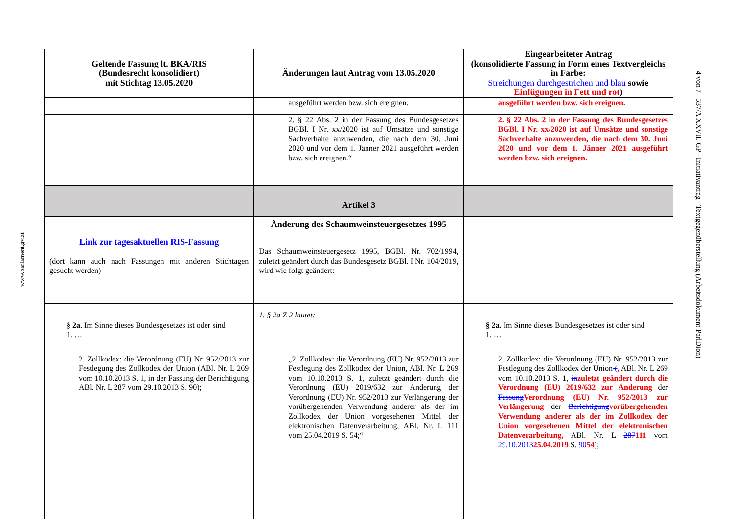www.parlament.gv.at
| Geltende Fassung lt. BKA/RIS (Bundesrecht konsolidiert) mit Stichtag 13.05.2020 | Änderungen laut Antrag vom 13.05.2020 | Eingearbeiteter Antrag (konsolidierte Fassung in Form eines Textvergleichs in Farbe: Streichungen durchgestrichen und blau sowie Einfügungen in Fett und rot ) |
| --- | --- | --- |
| | ausgeführt werden bzw. sich ereignen. | ausgeführt werden bzw. sich ereignen. |
| | 2. § 22 Abs. 2 in der Fassung des Bundesgesetzes BGBl. I Nr. xx/2020 ist auf Umsätze und sonstige Sachverhalte anzuwenden, die nach dem 30. Juni 2020 und vor dem 1. Jänner 2021 ausgeführt werden bzw. sich ereignen.“ | 2. § 22 Abs. 2 in der Fassung des Bundesgesetzes BGBl. I Nr. xx/2020 ist auf Umsätze und sonstige Sachverhalte anzuwenden, die nach dem 30. Juni 2020 und vor dem 1. Jänner 2021 ausgeführt werden bzw. sich ereignen. |
| | Artikel 3 | |
| | Änderung des Schaumweinsteuergesetzes 1995 | |
| Link zur tagesaktuellen RIS-Fassung (dort kann auch nach Fassungen mit anderen Stichtagen gesucht werden) | Das Schaumweinsteuergesetz 1995, BGBl. Nr. 702/1994, zuletzt geändert durch das Bundesgesetz BGBl. I Nr. 104/2019, wird wie folgt geändert: | |
| | 1. § 2a Z 2 lautet: | |
| § 2a. Im Sinne dieses Bundesgesetzes ist oder sind 1. … | | § 2a. Im Sinne dieses Bundesgesetzes ist oder sind 1. … |
| 2. Zollkodex: die Verordnung (EU) Nr. 952/2013 zur Festlegung des Zollkodex der Union (ABl. Nr. L 269 vom 10.10.2013 S. 1, in der Fassung der Berichtigung ABl. Nr. L 287 vom 29.10.2013 S. 90); | „2. Zollkodex: die Verordnung (EU) Nr. 952/2013 zur Festlegung des Zollkodex der Union, ABl. Nr. L 269 vom 10.10.2013 S. 1, zuletzt geändert durch die Verordnung (EU) 2019/632 zur Änderung der Verordnung (EU) Nr. 952/2013 zur Verlängerung der vorübergehenden Verwendung anderer als der im Zollkodex der Union vorgesehenen Mittel der elektronischen Datenverarbeitung, ABl. Nr. L 111 vom 25.04.2019 S. 54;“ | 2. Zollkodex: die Verordnung (EU) Nr. 952/2013 zur Festlegung des Zollkodex der Union ( , ABl. Nr. L 269 vom 10.10.2013 S. 1, in zuletzt geändert durch die Verordnung (EU) 2019/632 zur Änderung der Fassung Verordnung (EU) Nr. 952/2013 zur Verlängerung der Berichtigung vorübergehenden Verwendung anderer als der im Zollkodex der Union vorgesehenen Mittel der elektronischen Datenverarbeitung, ABl. Nr. L 287 111 vom 29.10.2013 25.04.2019 S. 90 54 ) ; |
4 von 7 537/A XXVII. GP - Initiativantrag - Textgegenüberstellung (Arbeitsdokument ParlDion)